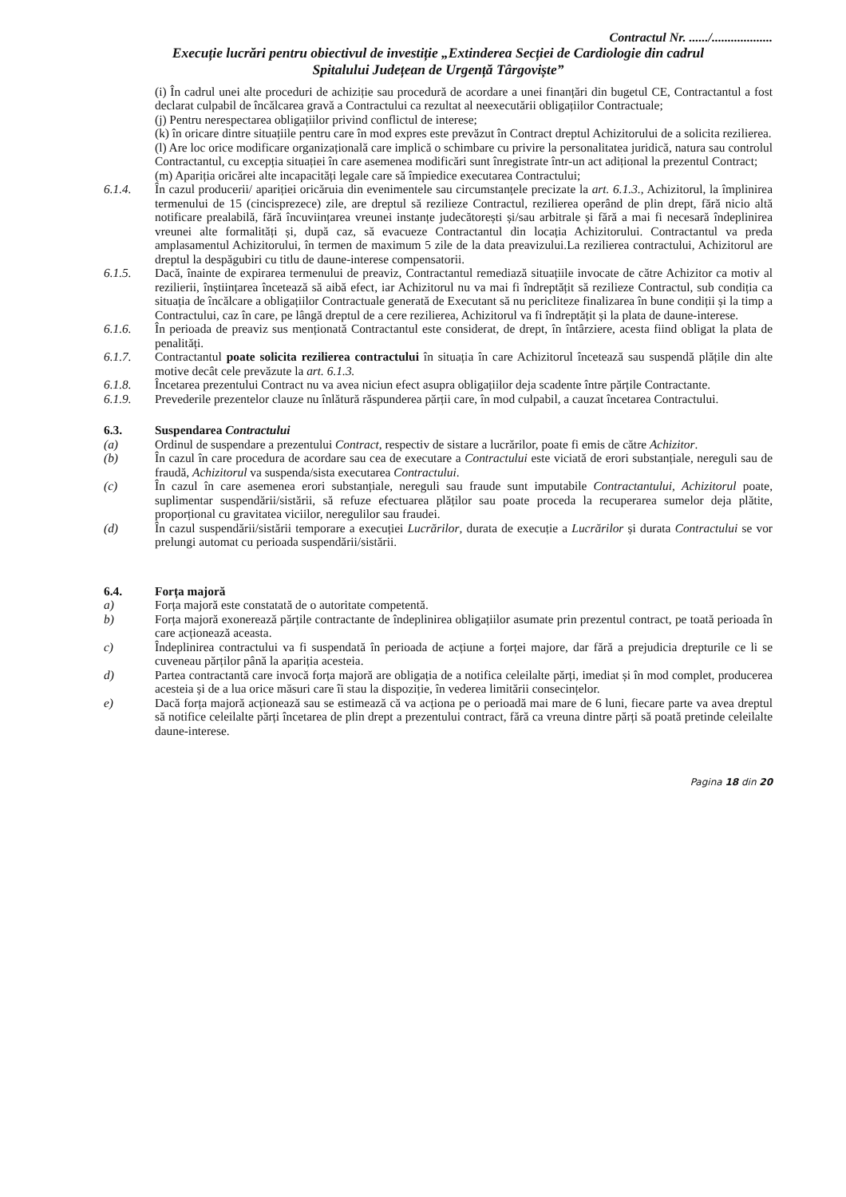Contractul Nr. ....../...................
Execuție lucrări pentru obiectivul de investiție „Extinderea Secției de Cardiologie din cadrul
Spitalului Județean de Urgență Târgoviște”
(i) În cadrul unei alte proceduri de achiziție sau procedură de acordare a unei finanțări din bugetul CE, Contractantul a fost declarat culpabil de încălcarea gravă a Contractului ca rezultat al neexecutării obligațiilor Contractuale;
(j) Pentru nerespectarea obligațiilor privind conflictul de interese;
(k) în oricare dintre situațiile pentru care în mod expres este prevăzut în Contract dreptul Achizitorului de a solicita rezilierea.
(l) Are loc orice modificare organizațională care implică o schimbare cu privire la personalitatea juridică, natura sau controlul Contractantul, cu excepția situației în care asemenea modificări sunt înregistrate într-un act adițional la prezentul Contract;
(m) Apariția oricărei alte incapacități legale care să împiedice executarea Contractului;
6.1.4. În cazul producerii/ apariției oricăruia din evenimentele sau circumstanțele precizate la art. 6.1.3., Achizitorul, la împlinirea termenului de 15 (cincisprezece) zile, are dreptul să rezilieze Contractul, rezilierea operând de plin drept, fără nicio altă notificare prealabilă, fără încuviințarea vreunei instanțe judecătorești și/sau arbitrale și fără a mai fi necesară îndeplinirea vreunei alte formalități și, după caz, să evacueze Contractantul din locația Achizitorului. Contractantul va preda amplasamentul Achizitorului, în termen de maximum 5 zile de la data preavizului.La rezilierea contractului, Achizitorul are dreptul la despăgubiri cu titlu de daune-interese compensatorii.
6.1.5. Dacă, înainte de expirarea termenului de preaviz, Contractantul remediază situațiile invocate de către Achizitor ca motiv al rezilierii, înștiințarea încetează să aibă efect, iar Achizitorul nu va mai fi îndreptățit să rezilieze Contractul, sub condiția ca situația de încălcare a obligațiilor Contractuale generată de Executant să nu pericliteze finalizarea în bune condiții și la timp a Contractului, caz în care, pe lângă dreptul de a cere rezilierea, Achizitorul va fi îndreptățit și la plata de daune-interese.
6.1.6. În perioada de preaviz sus menționată Contractantul este considerat, de drept, în întârziere, acesta fiind obligat la plata de penalități.
6.1.7. Contractantul poate solicita rezilierea contractului în situația în care Achizitorul încetează sau suspendă plățile din alte motive decât cele prevăzute la art. 6.1.3.
6.1.8. Încetarea prezentului Contract nu va avea niciun efect asupra obligațiilor deja scadente între părțile Contractante.
6.1.9. Prevederile prezentelor clauze nu înlătură răspunderea părții care, în mod culpabil, a cauzat încetarea Contractului.
6.3. Suspendarea Contractului
(a) Ordinul de suspendare a prezentului Contract, respectiv de sistare a lucrărilor, poate fi emis de către Achizitor.
(b) În cazul în care procedura de acordare sau cea de executare a Contractului este viciată de erori substanțiale, nereguli sau de fraudă, Achizitorul va suspenda/sista executarea Contractului.
(c) În cazul în care asemenea erori substanțiale, nereguli sau fraude sunt imputabile Contractantului, Achizitorul poate, suplimentar suspendării/sistării, să refuze efectuarea plăților sau poate proceda la recuperarea sumelor deja plătite, proporțional cu gravitatea viciilor, neregulilor sau fraudei.
(d) În cazul suspendării/sistării temporare a execuției Lucrărilor, durata de execuție a Lucrărilor și durata Contractului se vor prelungi automat cu perioada suspendării/sistării.
6.4. Forța majoră
a) Forța majoră este constatată de o autoritate competentă.
b) Forța majoră exonerează părțile contractante de îndeplinirea obligațiilor asumate prin prezentul contract, pe toată perioada în care acționează aceasta.
c) Îndeplinirea contractului va fi suspendată în perioada de acțiune a forței majore, dar fără a prejudicia drepturile ce li se cuveneau părților până la apariția acesteia.
d) Partea contractantă care invocă forța majoră are obligația de a notifica celeilalte părți, imediat și în mod complet, producerea acesteia și de a lua orice măsuri care îi stau la dispoziție, în vederea limitării consecințelor.
e) Dacă forța majoră acționează sau se estimează că va acționa pe o perioadă mai mare de 6 luni, fiecare parte va avea dreptul să notifice celeilalte părți încetarea de plin drept a prezentului contract, fără ca vreuna dintre părți să poată pretinde celeilalte daune-interese.
Pagina 18 din 20